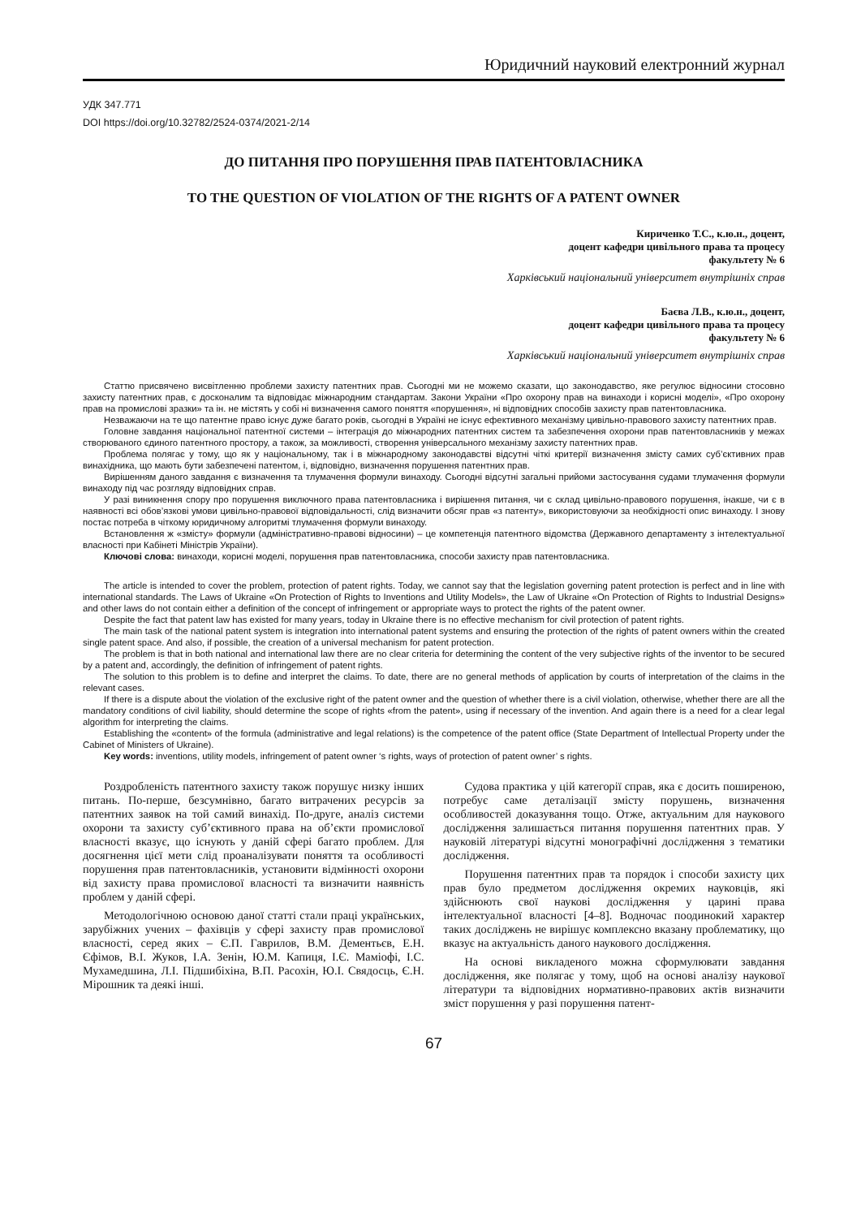Юридичний науковий електронний журнал
УДК 347.771
DOI https://doi.org/10.32782/2524-0374/2021-2/14
ДО ПИТАННЯ ПРО ПОРУШЕННЯ ПРАВ ПАТЕНТОВЛАСНИКА
TO THE QUESTION OF VIOLATION OF THE RIGHTS OF A PATENT OWNER
Кириченко Т.С., к.ю.н., доцент,
доцент кафедри цивільного права та процесу
факультету № 6
Харківський національний університет внутрішніх справ
Баєва Л.В., к.ю.н., доцент,
доцент кафедри цивільного права та процесу
факультету № 6
Харківський національний університет внутрішніх справ
Статтю присвячено висвітленню проблеми захисту патентних прав. Сьогодні ми не можемо сказати, що законодавство, яке регулює відносини стосовно захисту патентних прав, є досконалим та відповідає міжнародним стандартам. Закони України «Про охорону прав на винаходи і корисні моделі», «Про охорону прав на промислові зразки» та ін. не містять у собі ні визначення самого поняття «порушення», ні відповідних способів захисту прав патентовласника.
Незважаючи на те що патентне право існує дуже багато років, сьогодні в Україні не існує ефективного механізму цивільно-правового захисту патентних прав.
Головне завдання національної патентної системи – інтеграція до міжнародних патентних систем та забезпечення охорони прав патентовласників у межах створюваного єдиного патентного простору, а також, за можливості, створення універсального механізму захисту патентних прав.
Проблема полягає у тому, що як у національному, так і в міжнародному законодавстві відсутні чіткі критерії визначення змісту самих суб’єктивних прав винахідника, що мають бути забезпечені патентом, і, відповідно, визначення порушення патентних прав.
Вирішенням даного завдання є визначення та тлумачення формули винаходу. Сьогодні відсутні загальні прийоми застосування судами тлумачення формули винаходу під час розгляду відповідних справ.
У разі виникнення спору про порушення виключного права патентовласника і вирішення питання, чи є склад цивільно-правового порушення, інакше, чи є в наявності всі обов’язкові умови цивільно-правової відповідальності, слід визначити обсяг прав «з патенту», використовуючи за необхідності опис винаходу. І знову постає потреба в чіткому юридичному алгоритмі тлумачення формули винаходу.
Встановлення ж «змісту» формули (адміністративно-правові відносини) – це компетенція патентного відомства (Державного департаменту з інтелектуальної власності при Кабінеті Міністрів України).
Ключові слова: винаходи, корисні моделі, порушення прав патентовласника, способи захисту прав патентовласника.
The article is intended to cover the problem, protection of patent rights. Today, we cannot say that the legislation governing patent protection is perfect and in line with international standards. The Laws of Ukraine «On Protection of Rights to Inventions and Utility Models», the Law of Ukraine «On Protection of Rights to Industrial Designs» and other laws do not contain either a definition of the concept of infringement or appropriate ways to protect the rights of the patent owner.
Despite the fact that patent law has existed for many years, today in Ukraine there is no effective mechanism for civil protection of patent rights.
The main task of the national patent system is integration into international patent systems and ensuring the protection of the rights of patent owners within the created single patent space. And also, if possible, the creation of a universal mechanism for patent protection.
The problem is that in both national and international law there are no clear criteria for determining the content of the very subjective rights of the inventor to be secured by a patent and, accordingly, the definition of infringement of patent rights.
The solution to this problem is to define and interpret the claims. To date, there are no general methods of application by courts of interpretation of the claims in the relevant cases.
If there is a dispute about the violation of the exclusive right of the patent owner and the question of whether there is a civil violation, otherwise, whether there are all the mandatory conditions of civil liability, should determine the scope of rights «from the patent», using if necessary of the invention. And again there is a need for a clear legal algorithm for interpreting the claims.
Establishing the «content» of the formula (administrative and legal relations) is the competence of the patent office (State Department of Intellectual Property under the Cabinet of Ministers of Ukraine).
Key words: inventions, utility models, infringement of patent owner ‘s rights, ways of protection of patent owner’ s rights.
Роздробленість патентного захисту також порушує низку інших питань. По-перше, безсумнівно, багато витрачених ресурсів за патентних заявок на той самий винахід. По-друге, аналіз системи охорони та захисту суб’єктивного права на об’єкти промислової власності вказує, що існують у даній сфері багато проблем. Для досягнення цієї мети слід проаналізувати поняття та особливості порушення прав патентовласників, установити відмінності охорони від захисту права промислової власності та визначити наявність проблем у даній сфері.
Методологічною основою даної статті стали праці українських, зарубіжних учених – фахівців у сфері захисту прав промислової власності, серед яких – Є.П. Гаврилов, В.М. Дементьєв, Е.Н. Єфімов, В.І. Жуков, І.А. Зенін, Ю.М. Капиця, І.Є. Маміофі, І.С. Мухамедшина, Л.І. Підшибіхіна, В.П. Расохін, Ю.І. Свядосць, Є.Н. Мірошник та деякі інші.
Судова практика у цій категорії справ, яка є досить поширеною, потребує саме деталізації змісту порушень, визначення особливостей доказування тощо. Отже, актуальним для наукового дослідження залишається питання порушення патентних прав. У науковій літературі відсутні монографічні дослідження з тематики дослідження.
Порушення патентних прав та порядок і способи захисту цих прав було предметом дослідження окремих науковців, які здійснюють свої наукові дослідження у царині права інтелектуальної власності [4–8]. Водночас поодинокий характер таких досліджень не вирішує комплексно вказану проблематику, що вказує на актуальність даного наукового дослідження.
На основі викладеного можна сформулювати завдання дослідження, яке полягає у тому, щоб на основі аналізу наукової літератури та відповідних нормативно-правових актів визначити зміст порушення у разі порушення патент-
67